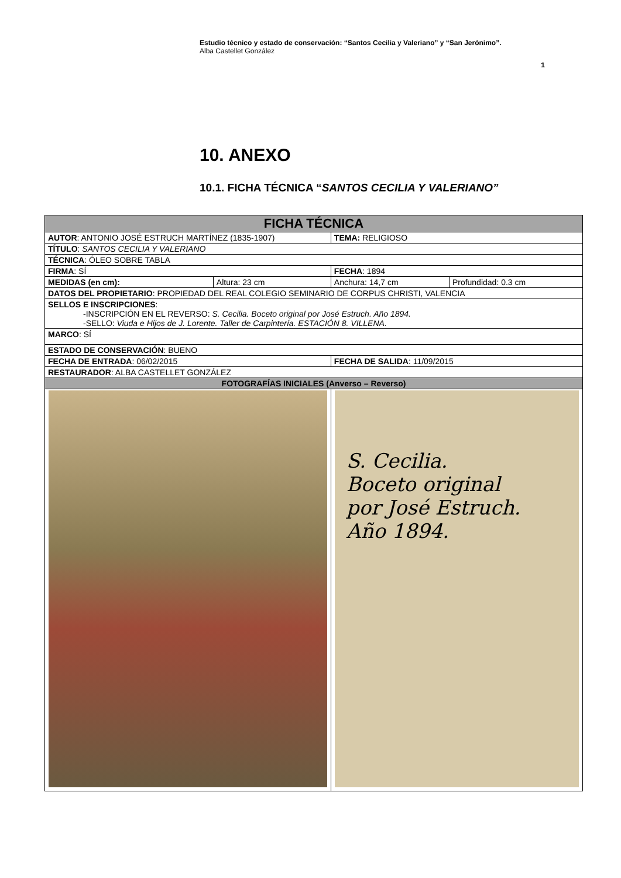Estudio técnico y estado de conservación: “Santos Cecilia y Valeriano” y “San Jerónimo”.
Alba Castellet González
1
10. ANEXO
10.1. FICHA TÉCNICA “SANTOS CECILIA Y VALERIANO”
| FICHA TÉCNICA | | | |
| --- | --- | --- | --- |
| AUTOR : ANTONIO JOSÉ ESTRUCH MARTÍNEZ (1835-1907) | | TEMA: RELIGIOSO | |
| TÍTULO : SANTOS CECILIA Y VALERIANO | | | |
| TÉCNICA : ÓLEO SOBRE TABLA | | | |
| FIRMA : SÍ | | FECHA : 1894 | |
| MEDIDAS (en cm): | Altura: 23 cm | Anchura: 14,7 cm | Profundidad: 0.3 cm |
| DATOS DEL PROPIETARIO : PROPIEDAD DEL REAL COLEGIO SEMINARIO DE CORPUS CHRISTI, VALENCIA | | | |
| SELLOS E INSCRIPCIONES : -INSCRIPCIÓN EN EL REVERSO: S. Cecilia. Boceto original por José Estruch. Año 1894. -SELLO: Viuda e Hijos de J. Lorente. Taller de Carpintería. ESTACIÓN 8. VILLENA. | | | |
| MARCO : SÍ | | | |
| ESTADO DE CONSERVACIÓN : BUENO | | | |
| FECHA DE ENTRADA : 06/02/2015 | | FECHA DE SALIDA : 11/09/2015 | |
| RESTAURADOR : ALBA CASTELLET GONZÁLEZ | | | |
| FOTOGRAFÍAS INICIALES (Anverso – Reverso) | | | |
| | | S. Cecilia. Boceto original por José Estruch. Año 1894. | |